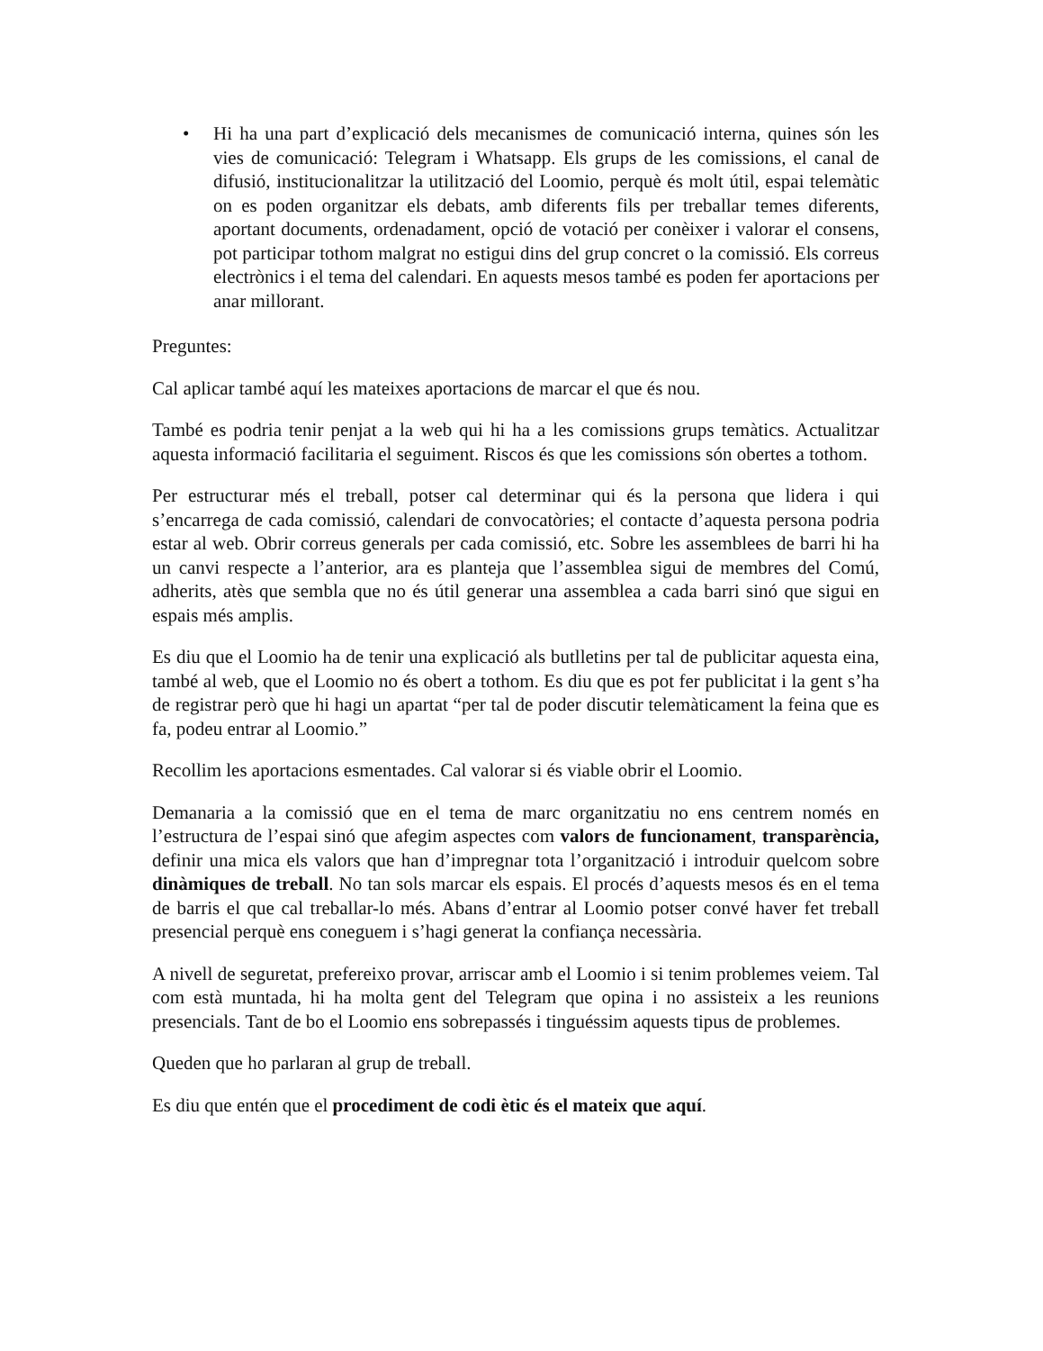• Hi ha una part d’explicació dels mecanismes de comunicació interna, quines són les vies de comunicació: Telegram i Whatsapp. Els grups de les comissions, el canal de difusió, institucionalitzar la utilització del Loomio, perquè és molt útil, espai telemàtic on es poden organitzar els debats, amb diferents fils per treballar temes diferents, aportant documents, ordenadament, opció de votació per conèixer i valorar el consens, pot participar tothom malgrat no estigui dins del grup concret o la comissió. Els correus electrònics i el tema del calendari. En aquests mesos també es poden fer aportacions per anar millorant.
Preguntes:
Cal aplicar també aquí les mateixes aportacions de marcar el que és nou.
També es podria tenir penjat a la web qui hi ha a les comissions grups temàtics. Actualitzar aquesta informació facilitaria el seguiment. Riscos és que les comissions són obertes a tothom.
Per estructurar més el treball, potser cal determinar qui és la persona que lidera i qui s’encarrega de cada comissió, calendari de convocatòries; el contacte d’aquesta persona podria estar al web. Obrir correus generals per cada comissió, etc. Sobre les assemblees de barri hi ha un canvi respecte a l’anterior, ara es planteja que l’assemblea sigui de membres del Comú, adherits, atès que sembla que no és útil generar una assemblea a cada barri sinó que sigui en espais més amplis.
Es diu que el Loomio ha de tenir una explicació als butlletins per tal de publicitar aquesta eina, també al web, que el Loomio no és obert a tothom. Es diu que es pot fer publicitat i la gent s’ha de registrar però que hi hagi un apartat “per tal de poder discutir telemàticament la feina que es fa, podeu entrar al Loomio.”
Recollim les aportacions esmentades. Cal valorar si és viable obrir el Loomio.
Demanaria a la comissió que en el tema de marc organitzatiu no ens centrem només en l’estructura de l’espai sinó que afegim aspectes com valors de funcionament, transparència, definir una mica els valors que han d’impregnar tota l’organització i introduir quelcom sobre dinàmiques de treball. No tan sols marcar els espais. El procés d’aquests mesos és en el tema de barris el que cal treballar-lo més. Abans d’entrar al Loomio potser convé haver fet treball presencial perquè ens coneguem i s’hagi generat la confiança necessària.
A nivell de seguretat, prefereixo provar, arriscar amb el Loomio i si tenim problemes veiem. Tal com està muntada, hi ha molta gent del Telegram que opina i no assisteix a les reunions presencials. Tant de bo el Loomio ens sobrepassés i tinguéssim aquests tipus de problemes.
Queden que ho parlaran al grup de treball.
Es diu que entén que el procediment de codi ètic és el mateix que aquí.